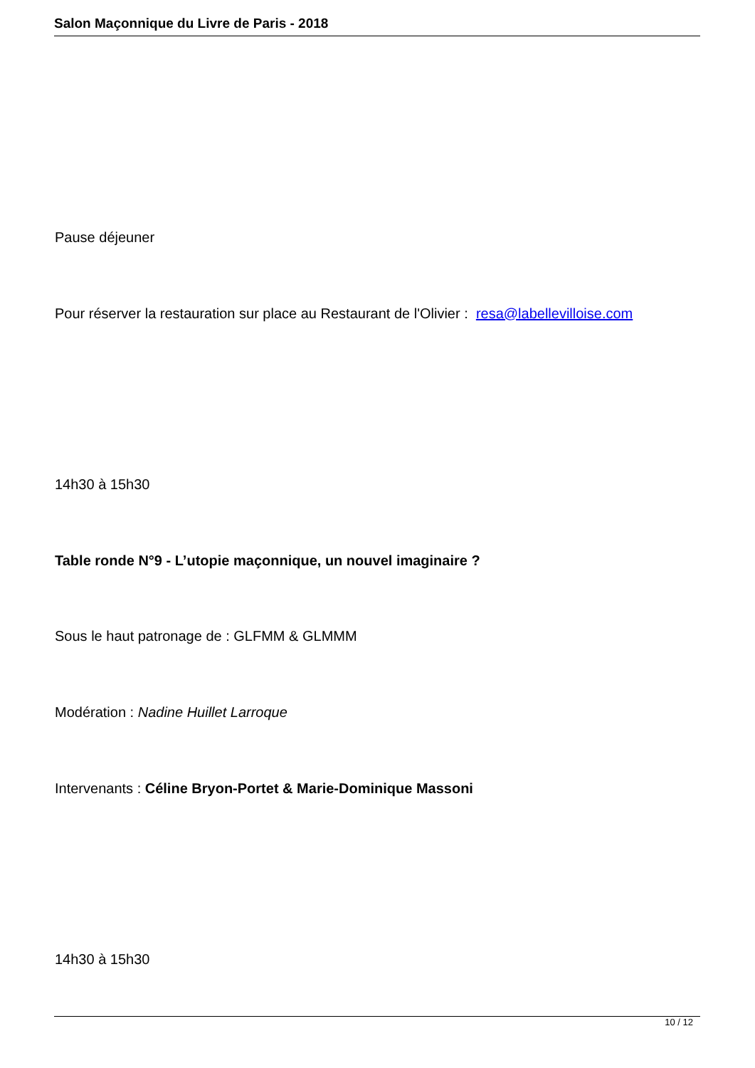Salon Maçonnique du Livre de Paris - 2018
Pause déjeuner
Pour réserver la restauration sur place au Restaurant de l'Olivier : resa@labellevilloise.com
14h30 à 15h30
Table ronde N°9 - L’utopie maçonnique, un nouvel imaginaire ?
Sous le haut patronage de : GLFMM & GLMMM
Modération : Nadine Huillet Larroque
Intervenants : Céline Bryon-Portet & Marie-Dominique Massoni
14h30 à 15h30
10 / 12